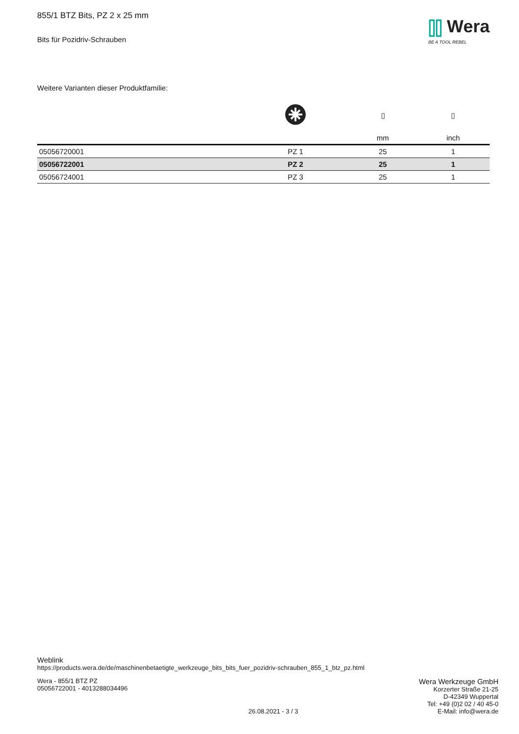855/1 BTZ Bits, PZ 2 x 25 mm
Bits für Pozidriv-Schrauben
⫿⫿ Wera
BE A TOOL REBEL
Weitere Varianten dieser Produktfamilie:
| | | ▯ | ▯ |
| --- | --- | --- | --- |
| | | mm | inch |
| 05056720001 | PZ 1 | 25 | 1 |
| 05056722001 | PZ 2 | 25 | 1 |
| 05056724001 | PZ 3 | 25 | 1 |
Weblink
https://products.wera.de/de/maschinenbetaetigte_werkzeuge_bits_bits_fuer_pozidriv-schrauben_855_1_btz_pz.html
Wera - 855/1 BTZ PZ
05056722001 - 4013288034496
26.08.2021 - 3 / 3
Wera Werkzeuge GmbH
Korzerter Straße 21-25
D-42349 Wuppertal
Tel: +49 (0)2 02 / 40 45-0
E-Mail: info@wera.de